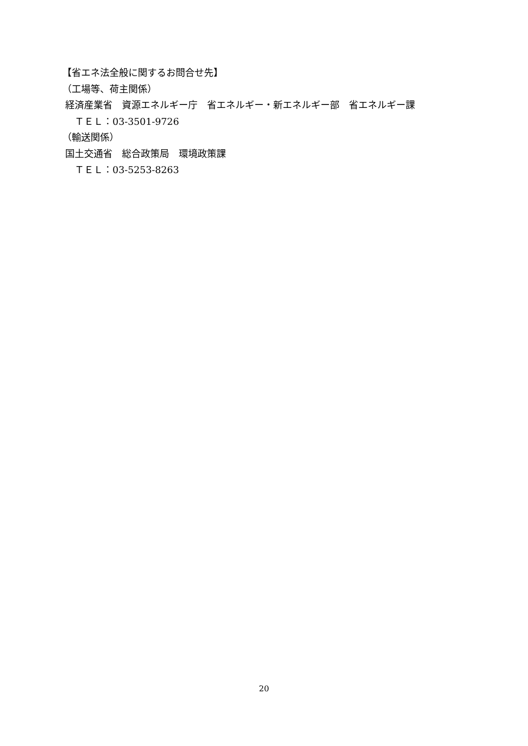【省エネ法全般に関するお問合せ先】
（工場等、荷主関係）
経済産業省　資源エネルギー庁　省エネルギー・新エネルギー部　省エネルギー課
　 ＴＥＬ：03-3501-9726
（輸送関係）
国土交通省　総合政策局　環境政策課
　 ＴＥＬ：03-5253-8263
20